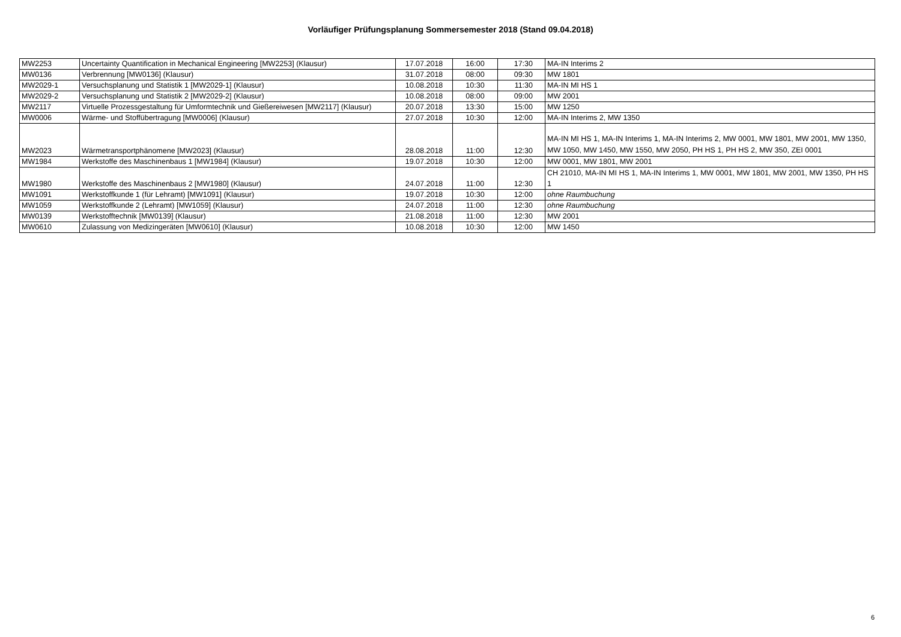Vorläufiger Prüfungsplanung Sommersemester 2018 (Stand 09.04.2018)
| MW2253 | Uncertainty Quantification in Mechanical Engineering [MW2253] (Klausur) | 17.07.2018 | 16:00 | 17:30 | MA-IN Interims 2 |
| MW0136 | Verbrennung [MW0136] (Klausur) | 31.07.2018 | 08:00 | 09:30 | MW 1801 |
| MW2029-1 | Versuchsplanung und Statistik 1 [MW2029-1] (Klausur) | 10.08.2018 | 10:30 | 11:30 | MA-IN MI HS 1 |
| MW2029-2 | Versuchsplanung und Statistik 2 [MW2029-2] (Klausur) | 10.08.2018 | 08:00 | 09:00 | MW 2001 |
| MW2117 | Virtuelle Prozessgestaltung für Umformtechnik und Gießereiwesen [MW2117] (Klausur) | 20.07.2018 | 13:30 | 15:00 | MW 1250 |
| MW0006 | Wärme- und Stoffübertragung [MW0006] (Klausur) | 27.07.2018 | 10:30 | 12:00 | MA-IN Interims 2, MW 1350 |
| MW2023 | Wärmetransportphänomene [MW2023] (Klausur) | 28.08.2018 | 11:00 | 12:30 | MA-IN MI HS 1, MA-IN Interims 1, MA-IN Interims 2, MW 0001, MW 1801, MW 2001, MW 1350, MW 1050, MW 1450, MW 1550, MW 2050, PH HS 1, PH HS 2, MW 350, ZEI 0001 |
| MW1984 | Werkstoffe des Maschinenbaus 1 [MW1984] (Klausur) | 19.07.2018 | 10:30 | 12:00 | MW 0001, MW 1801, MW 2001 |
| MW1980 | Werkstoffe des Maschinenbaus 2 [MW1980] (Klausur) | 24.07.2018 | 11:00 | 12:30 | CH 21010, MA-IN MI HS 1, MA-IN Interims 1, MW 0001, MW 1801, MW 2001, MW 1350, PH HS 1 |
| MW1091 | Werkstoffkunde 1 (für Lehramt) [MW1091] (Klausur) | 19.07.2018 | 10:30 | 12:00 | ohne Raumbuchung |
| MW1059 | Werkstoffkunde 2 (Lehramt) [MW1059] (Klausur) | 24.07.2018 | 11:00 | 12:30 | ohne Raumbuchung |
| MW0139 | Werkstofftechnik [MW0139] (Klausur) | 21.08.2018 | 11:00 | 12:30 | MW 2001 |
| MW0610 | Zulassung von Medizingeräten [MW0610] (Klausur) | 10.08.2018 | 10:30 | 12:00 | MW 1450 |
6